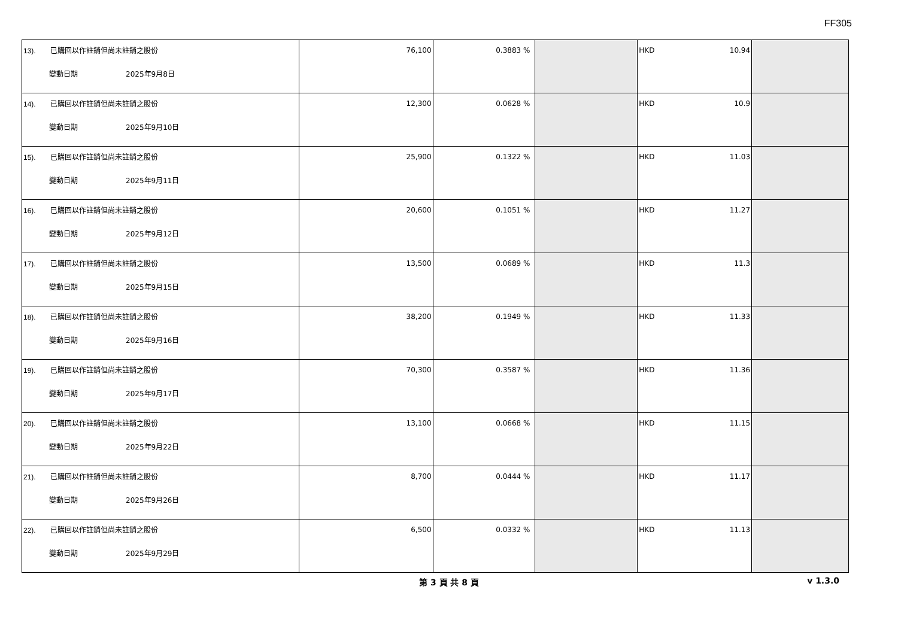FF305
| 13). 已購回以作註銷但尚未註銷之股份 變動日期 2025年9月8日 | 76,100 | 0.3883 % | | HKD 10.94 | |
| 14). 已購回以作註銷但尚未註銷之股份 變動日期 2025年9月10日 | 12,300 | 0.0628 % | | HKD 10.9 | |
| 15). 已購回以作註銷但尚未註銷之股份 變動日期 2025年9月11日 | 25,900 | 0.1322 % | | HKD 11.03 | |
| 16). 已購回以作註銷但尚未註銷之股份 變動日期 2025年9月12日 | 20,600 | 0.1051 % | | HKD 11.27 | |
| 17). 已購回以作註銷但尚未註銷之股份 變動日期 2025年9月15日 | 13,500 | 0.0689 % | | HKD 11.3 | |
| 18). 已購回以作註銷但尚未註銷之股份 變動日期 2025年9月16日 | 38,200 | 0.1949 % | | HKD 11.33 | |
| 19). 已購回以作註銷但尚未註銷之股份 變動日期 2025年9月17日 | 70,300 | 0.3587 % | | HKD 11.36 | |
| 20). 已購回以作註銷但尚未註銷之股份 變動日期 2025年9月22日 | 13,100 | 0.0668 % | | HKD 11.15 | |
| 21). 已購回以作註銷但尚未註銷之股份 變動日期 2025年9月26日 | 8,700 | 0.0444 % | | HKD 11.17 | |
| 22). 已購回以作註銷但尚未註銷之股份 變動日期 2025年9月29日 | 6,500 | 0.0332 % | | HKD 11.13 | |
第 3 頁 共 8 頁 v 1.3.0